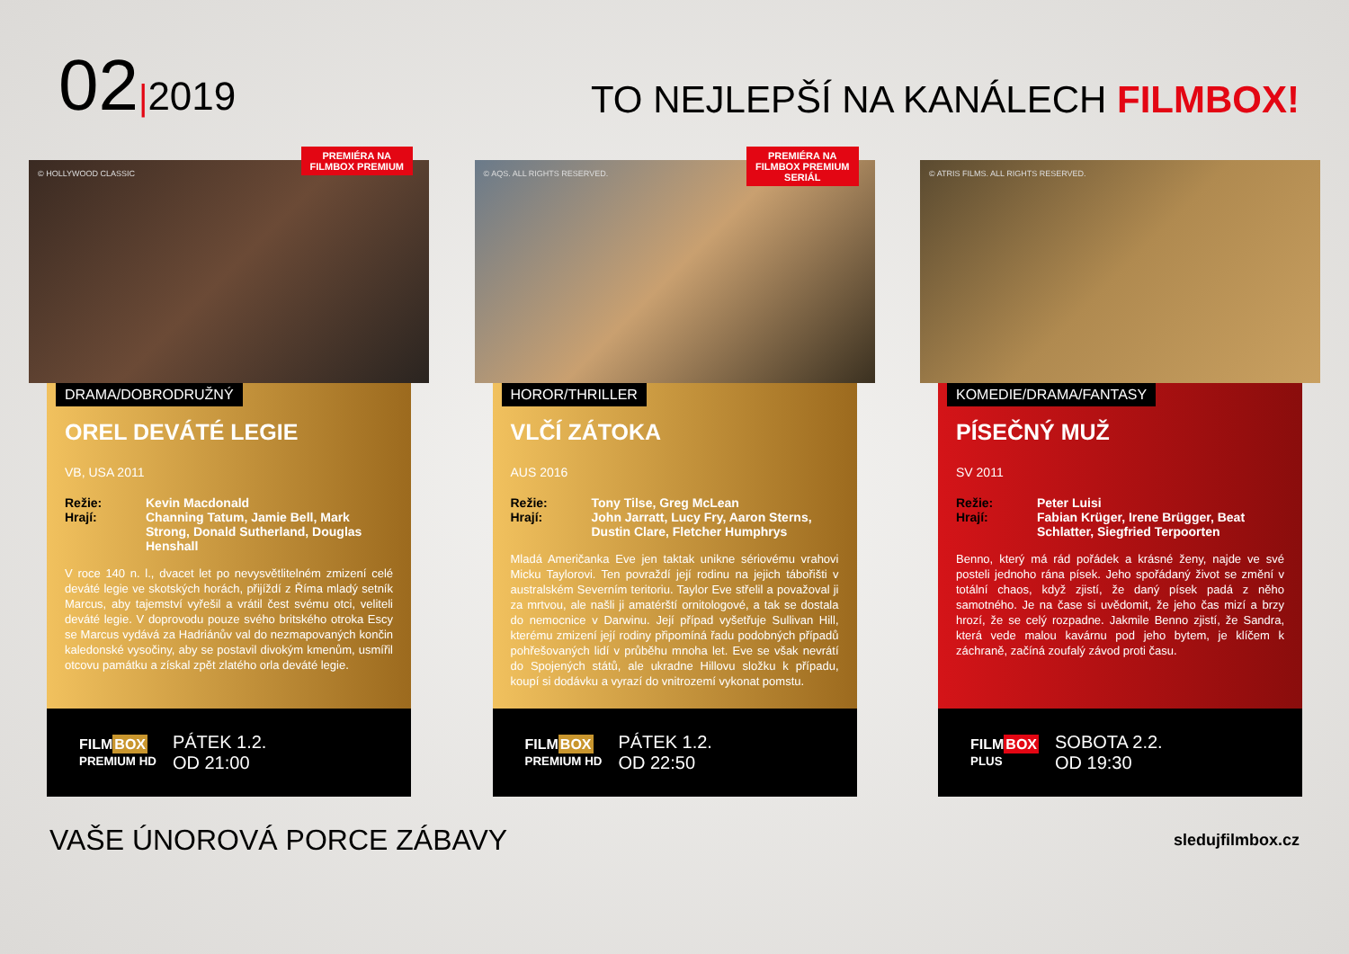02|2019
TO NEJLEPŠÍ NA KANÁLECH FILMBOX!
PREMIÉRA NA
FILMBOX PREMIUM
© HOLLYWOOD CLASSIC
DRAMA/DOBRODRUŽNÝ
OREL DEVÁTÉ LEGIE
VB, USA 2011
Režie: Kevin Macdonald Hrají: Channing Tatum, Jamie Bell, Mark Strong, Donald Sutherland, Douglas Henshall
V roce 140 n. l., dvacet let po nevysvětlitelném zmizení celé deváté legie ve skotských horách, přijíždí z Říma mladý setník Marcus, aby tajemství vyřešil a vrátil čest svému otci, veliteli deváté legie. V doprovodu pouze svého britského otroka Escy se Marcus vydává za Hadriánův val do nezmapovaných končin kaledonské vysočiny, aby se postavil divokým kmenům, usmířil otcovu památku a získal zpět zlatého orla deváté legie.
FILMBOX
PREMIUM HD PÁTEK 1.2.
OD 21:00
PREMIÉRA NA
FILMBOX PREMIUM
SERIÁL
© AQS. ALL RIGHTS RESERVED.
HOROR/THRILLER
VLČÍ ZÁTOKA
AUS 2016
Režie: Tony Tilse, Greg McLean Hrají: John Jarratt, Lucy Fry, Aaron Sterns, Dustin Clare, Fletcher Humphrys
Mladá Američanka Eve jen taktak unikne sériovému vrahovi Micku Taylorovi. Ten povraždí její rodinu na jejich tábořišti v australském Severním teritoriu. Taylor Eve střelil a považoval ji za mrtvou, ale našli ji amatérští ornitologové, a tak se dostala do nemocnice v Darwinu. Její případ vyšetřuje Sullivan Hill, kterému zmizení její rodiny připomíná řadu podobných případů pohřešovaných lidí v průběhu mnoha let. Eve se však nevrátí do Spojených států, ale ukradne Hillovu složku k případu, koupí si dodávku a vyrazí do vnitrozemí vykonat pomstu.
FILMBOX
PREMIUM HD PÁTEK 1.2.
OD 22:50
© ATRIS FILMS. ALL RIGHTS RESERVED.
KOMEDIE/DRAMA/FANTASY
PÍSEČNÝ MUŽ
SV 2011
Režie: Peter Luisi Hrají: Fabian Krüger, Irene Brügger, Beat Schlatter, Siegfried Terpoorten
Benno, který má rád pořádek a krásné ženy, najde ve své posteli jednoho rána písek. Jeho spořádaný život se změní v totální chaos, když zjistí, že daný písek padá z něho samotného. Je na čase si uvědomit, že jeho čas mizí a brzy hrozí, že se celý rozpadne. Jakmile Benno zjistí, že Sandra, která vede malou kavárnu pod jeho bytem, je klíčem k záchraně, začíná zoufalý závod proti času.
FILMBOX
PLUS SOBOTA 2.2.
OD 19:30
VAŠE ÚNOROVÁ PORCE ZÁBAVY sledujfilmbox.cz